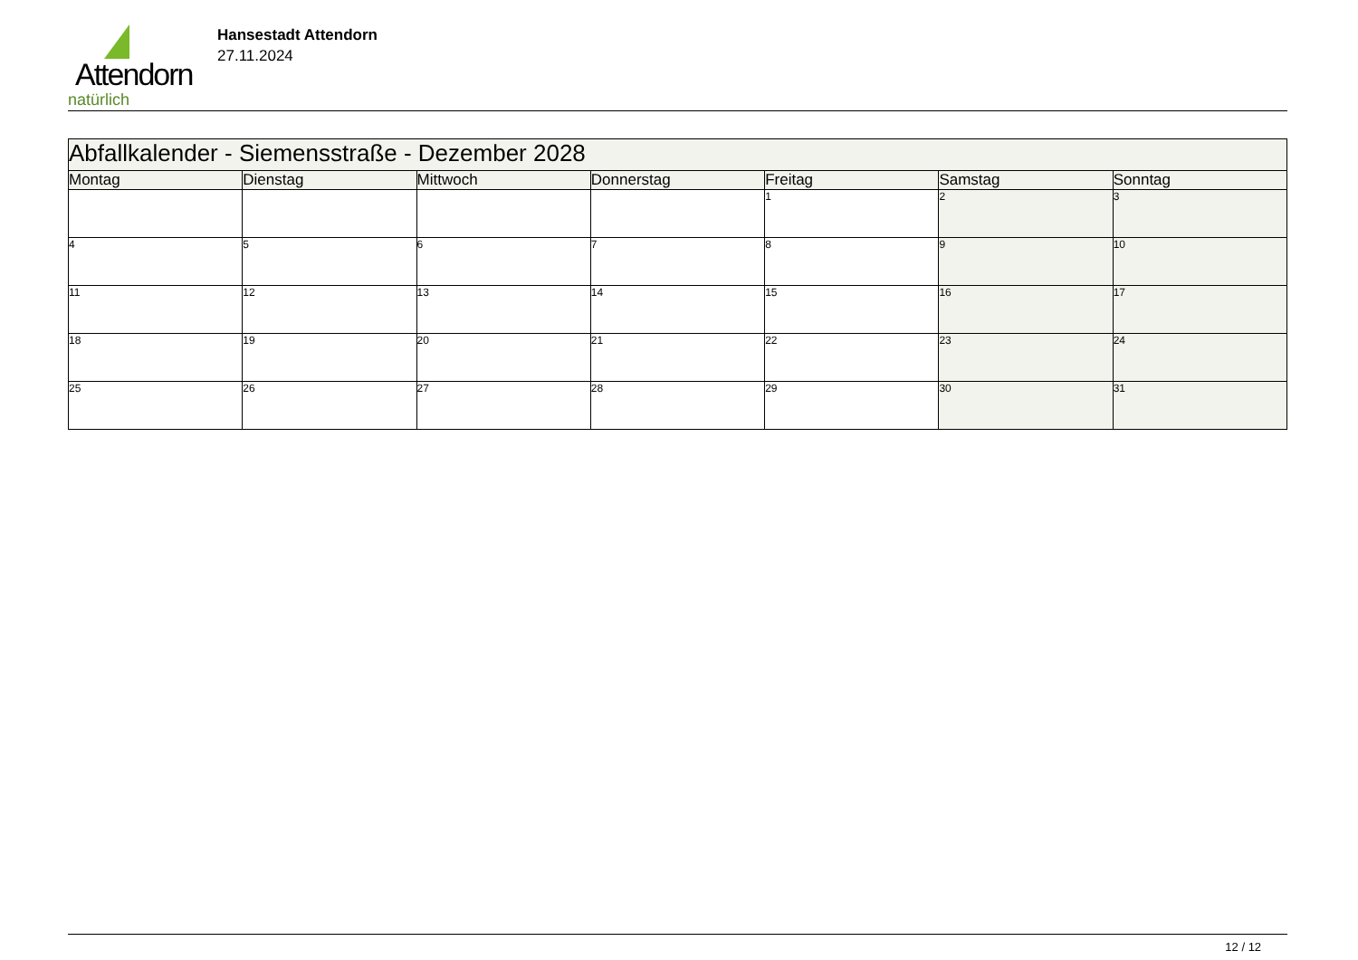Attendorn
natürlich
Hansestadt Attendorn
27.11.2024
| Abfallkalender - Siemensstraße - Dezember 2028 | | | | | | |
| Montag | Dienstag | Mittwoch | Donnerstag | Freitag | Samstag | Sonntag |
| | | | | 1 | 2 | 3 |
| 4 | 5 | 6 | 7 | 8 | 9 | 10 |
| 11 | 12 | 13 | 14 | 15 | 16 | 17 |
| 18 | 19 | 20 | 21 | 22 | 23 | 24 |
| 25 | 26 | 27 | 28 | 29 | 30 | 31 |
12 / 12